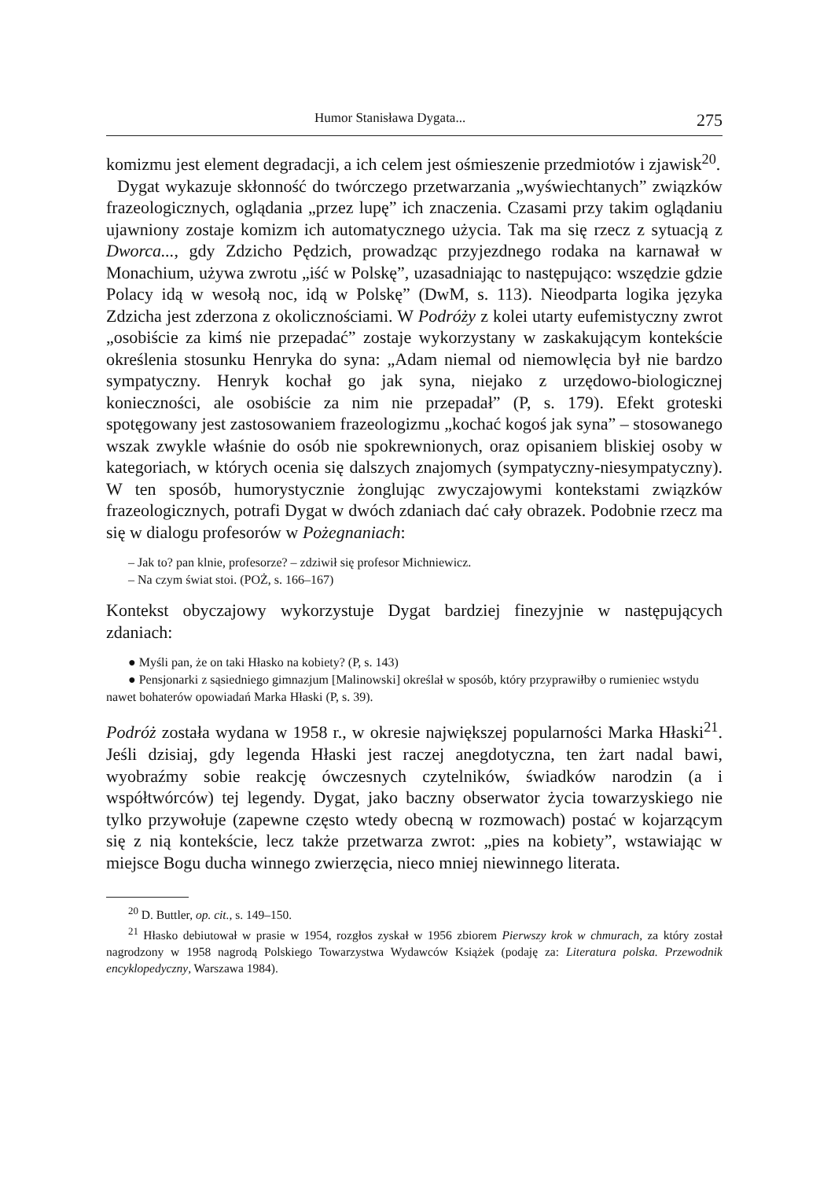Humor Stanisława Dygata... 275
komizmu jest element degradacji, a ich celem jest ośmieszenie przedmiotów i zjawisk<sup>20</sup>.
Dygat wykazuje skłonność do twórczego przetwarzania „wyświechtanych” związków frazeologicznych, oglądania „przez lupę” ich znaczenia. Czasami przy takim oglądaniu ujawniony zostaje komizm ich automatycznego użycia. Tak ma się rzecz z sytuacją z Dworca..., gdy Zdzicho Pędzich, prowadząc przyjezdnego rodaka na karnawał w Monachium, używa zwrotu „iść w Polskę”, uzasadniając to następująco: wszędzie gdzie Polacy idą w wesołą noc, idą w Polskę” (DwM, s. 113). Nieodparta logika języka Zdzicha jest zderzona z okolicznościami. W Podróży z kolei utarty eufemistyczny zwrot „osobiście za kimś nie przepadać” zostaje wykorzystany w zaskakującym kontekście określenia stosunku Henryka do syna: „Adam niemal od niemowlęcia był nie bardzo sympatyczny. Henryk kochał go jak syna, niejako z urzędowo-biologicznej konieczności, ale osobiście za nim nie przepadał” (P, s. 179). Efekt groteski spotęgowany jest zastosowaniem frazeologizmu „kochać kogoś jak syna” – stosowanego wszak zwykle właśnie do osób nie spokrewnionych, oraz opisaniem bliskiej osoby w kategoriach, w których ocenia się dalszych znajomych (sympatyczny-niesympatyczny). W ten sposób, humorystycznie żonglując zwyczajowymi kontekstami związków frazeologicznych, potrafi Dygat w dwóch zdaniach dać cały obrazek. Podobnie rzecz ma się w dialogu profesorów w Pożegnaniach:
– Jak to? pan klnie, profesorze? – zdziwił się profesor Michniewicz.
– Na czym świat stoi. (POŻ, s. 166–167)
Kontekst obyczajowy wykorzystuje Dygat bardziej finezyjnie w następujących zdaniach:
● Myśli pan, że on taki Hłasko na kobiety? (P, s. 143)
● Pensjonarki z sąsiedniego gimnazjum [Malinowski] określał w sposób, który przyprawiłby o rumieniec wstydu nawet bohaterów opowiadań Marka Hłaski (P, s. 39).
Podróż została wydana w 1958 r., w okresie największej popularności Marka Hłaski<sup>21</sup>. Jeśli dzisiaj, gdy legenda Hłaski jest raczej anegdotyczna, ten żart nadal bawi, wyobraźmy sobie reakcję ówczesnych czytelników, świadków narodzin (a i współtwórców) tej legendy. Dygat, jako baczny obserwator życia towarzyskiego nie tylko przywołuje (zapewne często wtedy obecną w rozmowach) postać w kojarzącym się z nią kontekście, lecz także przetwarza zwrot: „pies na kobiety”, wstawiając w miejsce Bogu ducha winnego zwierzęcia, nieco mniej niewinnego literata.
<sup>20</sup> D. Buttler, op. cit., s. 149–150.
<sup>21</sup> Hłasko debiutował w prasie w 1954, rozgłos zyskał w 1956 zbiorem Pierwszy krok w chmurach, za który został nagrodzony w 1958 nagrodą Polskiego Towarzystwa Wydawców Książek (podaję za: Literatura polska. Przewodnik encyklopedyczny, Warszawa 1984).